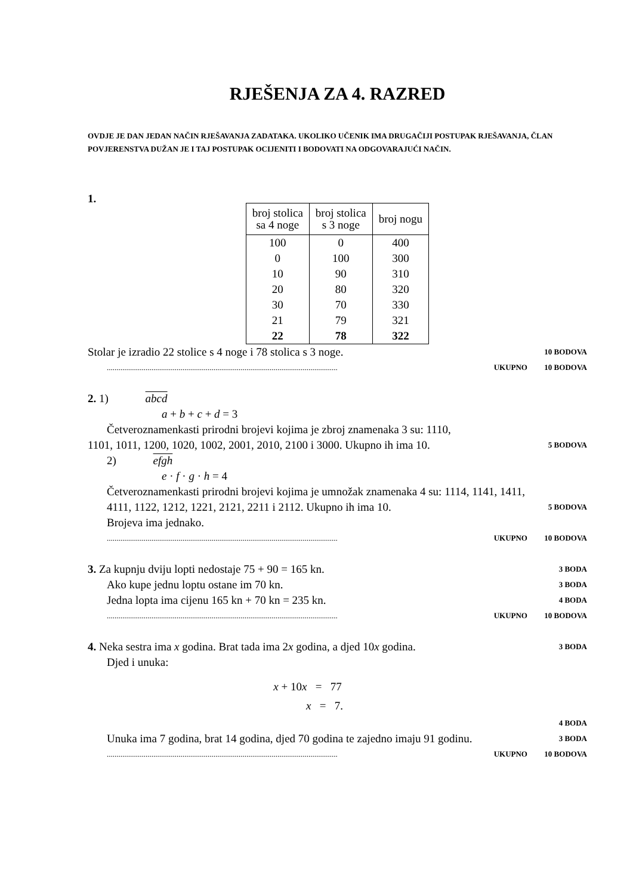RJEŠENJA ZA 4. RAZRED
OVDJE JE DAN JEDAN NAČIN RJEŠAVANJA ZADATAKA. UKOLIKO UČENIK IMA DRUGAČIJI POSTUPAK RJEŠAVANJA, ČLAN POVJERENSTVA DUŽAN JE I TAJ POSTUPAK OCIJENITI I BODOVATI NA ODGOVARAJUĆI NAČIN.
1.
| broj stolica sa 4 noge | broj stolica s 3 noge | broj nogu |
| --- | --- | --- |
| 100 | 0 | 400 |
| 0 | 100 | 300 |
| 10 | 90 | 310 |
| 20 | 80 | 320 |
| 30 | 70 | 330 |
| 21 | 79 | 321 |
| 22 | 78 | 322 |
Stolar je izradio 22 stolice s 4 noge i 78 stolica s 3 noge. 10 BODOVA
....................................................................................................................... UKUPNO 10 BODOVA
2. 1) abcd
a + b + c + d = 3
Četveroznamenkasti prirodni brojevi kojima je zbroj znamenaka 3 su: 1110,
1101, 1011, 1200, 1020, 1002, 2001, 2010, 2100 i 3000. Ukupno ih ima 10. 5 BODOVA
2) efgh
e · f · g · h = 4
Četveroznamenkasti prirodni brojevi kojima je umnožak znamenaka 4 su: 1114, 1141, 1411, 4111, 1122, 1212, 1221, 2121, 2211 i 2112. Ukupno ih ima 10. 5 BODOVA
Brojeva ima jednako.
....................................................................................................................... UKUPNO 10 BODOVA
3. Za kupnju dviju lopti nedostaje 75 + 90 = 165 kn. 3 BODA
Ako kupe jednu loptu ostane im 70 kn. 3 BODA
Jedna lopta ima cijenu 165 kn + 70 kn = 235 kn. 4 BODA
....................................................................................................................... UKUPNO 10 BODOVA
4. Neka sestra ima x godina. Brat tada ima 2x godina, a djed 10x godina. 3 BODA
Djed i unuka:
x + 10x = 77
x = 7.
4 BODA
Unuka ima 7 godina, brat 14 godina, djed 70 godina te zajedno imaju 91 godinu. 3 BODA
....................................................................................................................... UKUPNO 10 BODOVA